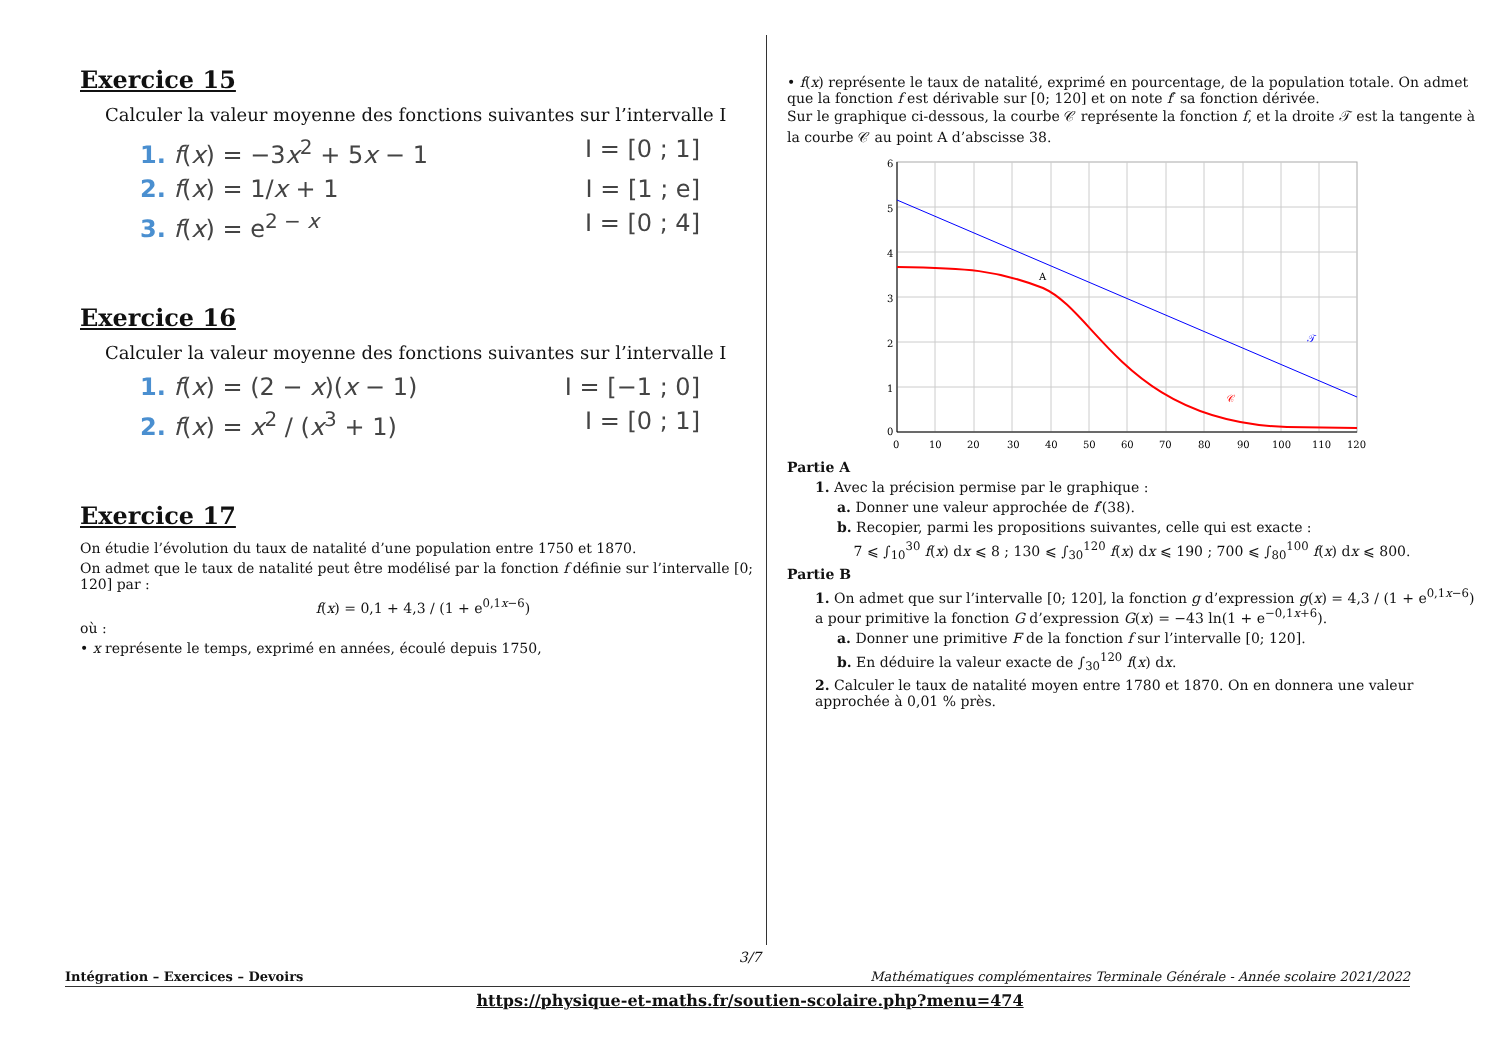Exercice 15
Calculer la valeur moyenne des fonctions suivantes sur l’intervalle I
1. f(x) = −3x<sup>2</sup> + 5x − 1 I = [0 ; 1]
2. f(x) = 1/x + 1 I = [1 ; e]
3. f(x) = e<sup>2 − x</sup> I = [0 ; 4]
Exercice 16
Calculer la valeur moyenne des fonctions suivantes sur l’intervalle I
1. f(x) = (2 − x)(x − 1) I = [−1 ; 0]
2. f(x) = x<sup>2</sup> / (x<sup>3</sup> + 1) I = [0 ; 1]
Exercice 17
On étudie l’évolution du taux de natalité d’une population entre 1750 et 1870.
On admet que le taux de natalité peut être modélisé par la fonction f définie sur l’intervalle [0; 120] par :
f(x) = 0,1 + 4,3 / (1 + e<sup>0,1x−6</sup>)
où :
• x représente le temps, exprimé en années, écoulé depuis 1750,
• f(x) représente le taux de natalité, exprimé en pourcentage, de la population totale. On admet que la fonction f est dérivable sur [0; 120] et on note f′ sa fonction dérivée.
Sur le graphique ci-dessous, la courbe 𝒞 représente la fonction f, et la droite 𝒯 est la tangente à la courbe 𝒞 au point A d’abscisse 38.
6
5
4
3
2
1
0
0
10
20
30
40
50
60
70
80
90
100
110
120
A
𝒯
𝒞
Partie A
1. Avec la précision permise par le graphique :
a. Donner une valeur approchée de f′(38).
b. Recopier, parmi les propositions suivantes, celle qui est exacte :
7 ⩽ ∫<sub>10</sub><sup>30</sup> f(x) dx ⩽ 8 ; 130 ⩽ ∫<sub>30</sub><sup>120</sup> f(x) dx ⩽ 190 ; 700 ⩽ ∫<sub>80</sub><sup>100</sup> f(x) dx ⩽ 800.
Partie B
1. On admet que sur l’intervalle [0; 120], la fonction g d’expression g(x) = 4,3 / (1 + e<sup>0,1x−6</sup>) a pour primitive la fonction G d’expression G(x) = −43 ln(1 + e<sup>−0,1x+6</sup>).
a. Donner une primitive F de la fonction f sur l’intervalle [0; 120].
b. En déduire la valeur exacte de ∫<sub>30</sub><sup>120</sup> f(x) dx.
2. Calculer le taux de natalité moyen entre 1780 et 1870. On en donnera une valeur approchée à 0,01 % près.
3/7
Intégration – Exercices – Devoirs Mathématiques complémentaires Terminale Générale - Année scolaire 2021/2022
https://physique-et-maths.fr/soutien-scolaire.php?menu=474